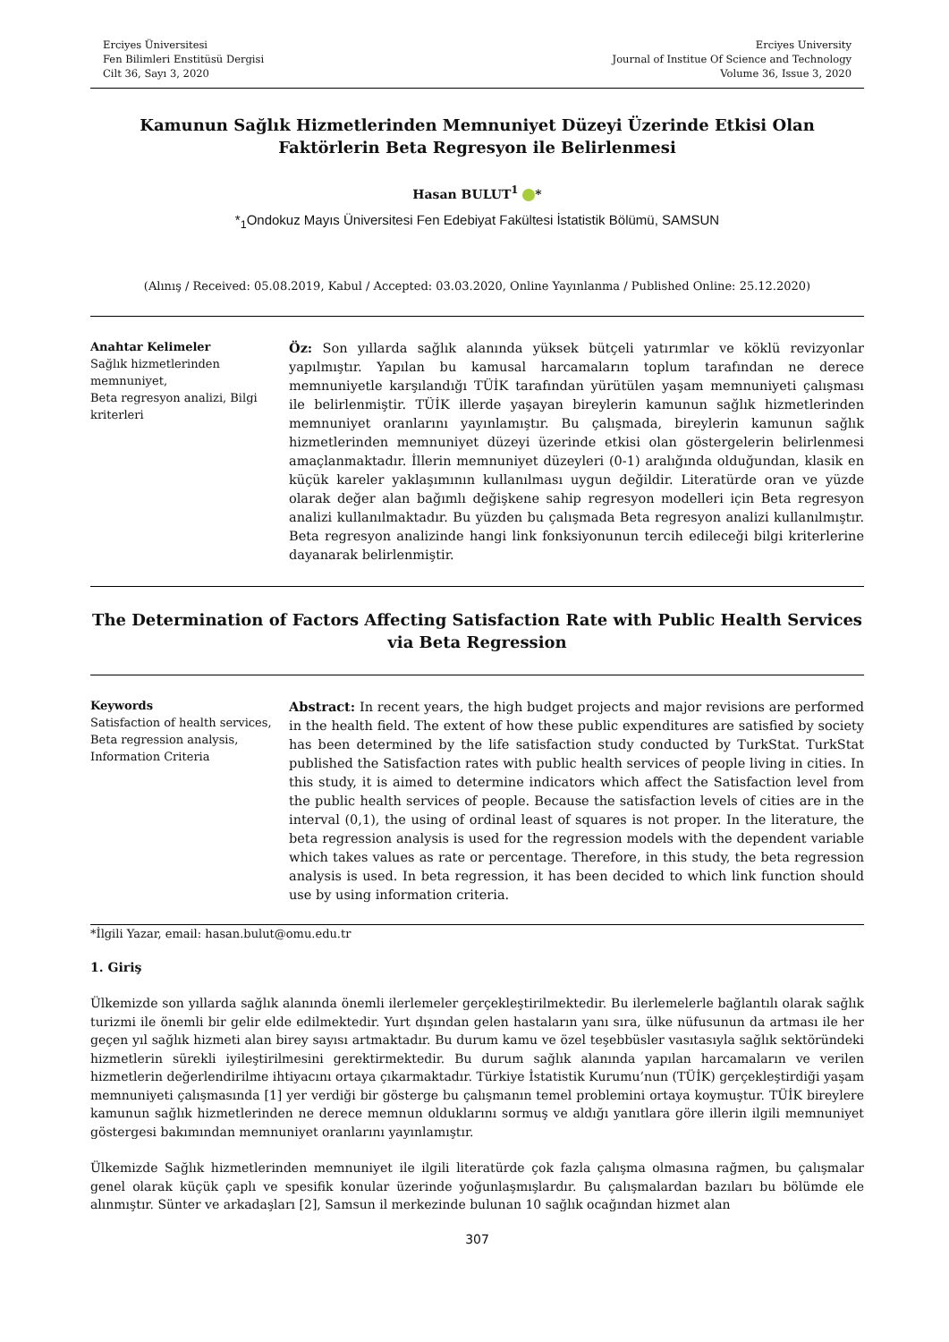Erciyes Üniversitesi
Fen Bilimleri Enstitüsü Dergisi
Cilt 36, Sayı 3, 2020
Erciyes University
Journal of Institue Of Science and Technology
Volume 36, Issue 3, 2020
Kamunun Sağlık Hizmetlerinden Memnuniyet Düzeyi Üzerinde Etkisi Olan Faktörlerin Beta Regresyon ile Belirlenmesi
Hasan BULUT<sup>1</sup> *
*<sub>1</sub>Ondokuz Mayıs Üniversitesi Fen Edebiyat Fakültesi İstatistik Bölümü, SAMSUN
(Alınış / Received: 05.08.2019, Kabul / Accepted: 03.03.2020, Online Yayınlanma / Published Online: 25.12.2020)
Anahtar Kelimeler
Sağlık hizmetlerinden memnuniyet,
Beta regresyon analizi, Bilgi kriterleri
Öz: Son yıllarda sağlık alanında yüksek bütçeli yatırımlar ve köklü revizyonlar yapılmıştır. Yapılan bu kamusal harcamaların toplum tarafından ne derece memnuniyetle karşılandığı TÜİK tarafından yürütülen yaşam memnuniyeti çalışması ile belirlenmiştir. TÜİK illerde yaşayan bireylerin kamunun sağlık hizmetlerinden memnuniyet oranlarını yayınlamıştır. Bu çalışmada, bireylerin kamunun sağlık hizmetlerinden memnuniyet düzeyi üzerinde etkisi olan göstergelerin belirlenmesi amaçlanmaktadır. İllerin memnuniyet düzeyleri (0-1) aralığında olduğundan, klasik en küçük kareler yaklaşımının kullanılması uygun değildir. Literatürde oran ve yüzde olarak değer alan bağımlı değişkene sahip regresyon modelleri için Beta regresyon analizi kullanılmaktadır. Bu yüzden bu çalışmada Beta regresyon analizi kullanılmıştır. Beta regresyon analizinde hangi link fonksiyonunun tercih edileceği bilgi kriterlerine dayanarak belirlenmiştir.
The Determination of Factors Affecting Satisfaction Rate with Public Health Services via Beta Regression
Keywords
Satisfaction of health services,
Beta regression analysis,
Information Criteria
Abstract: In recent years, the high budget projects and major revisions are performed in the health field. The extent of how these public expenditures are satisfied by society has been determined by the life satisfaction study conducted by TurkStat. TurkStat published the Satisfaction rates with public health services of people living in cities. In this study, it is aimed to determine indicators which affect the Satisfaction level from the public health services of people. Because the satisfaction levels of cities are in the interval (0,1), the using of ordinal least of squares is not proper. In the literature, the beta regression analysis is used for the regression models with the dependent variable which takes values as rate or percentage. Therefore, in this study, the beta regression analysis is used. In beta regression, it has been decided to which link function should use by using information criteria.
*İlgili Yazar, email: hasan.bulut@omu.edu.tr
1. Giriş
Ülkemizde son yıllarda sağlık alanında önemli ilerlemeler gerçekleştirilmektedir. Bu ilerlemelerle bağlantılı olarak sağlık turizmi ile önemli bir gelir elde edilmektedir. Yurt dışından gelen hastaların yanı sıra, ülke nüfusunun da artması ile her geçen yıl sağlık hizmeti alan birey sayısı artmaktadır. Bu durum kamu ve özel teşebbüsler vasıtasıyla sağlık sektöründeki hizmetlerin sürekli iyileştirilmesini gerektirmektedir. Bu durum sağlık alanında yapılan harcamaların ve verilen hizmetlerin değerlendirilme ihtiyacını ortaya çıkarmaktadır. Türkiye İstatistik Kurumu’nun (TÜİK) gerçekleştirdiği yaşam memnuniyeti çalışmasında [1] yer verdiği bir gösterge bu çalışmanın temel problemini ortaya koymuştur. TÜİK bireylere kamunun sağlık hizmetlerinden ne derece memnun olduklarını sormuş ve aldığı yanıtlara göre illerin ilgili memnuniyet göstergesi bakımından memnuniyet oranlarını yayınlamıştır.
Ülkemizde Sağlık hizmetlerinden memnuniyet ile ilgili literatürde çok fazla çalışma olmasına rağmen, bu çalışmalar genel olarak küçük çaplı ve spesifik konular üzerinde yoğunlaşmışlardır. Bu çalışmalardan bazıları bu bölümde ele alınmıştır. Sünter ve arkadaşları [2], Samsun il merkezinde bulunan 10 sağlık ocağından hizmet alan
307